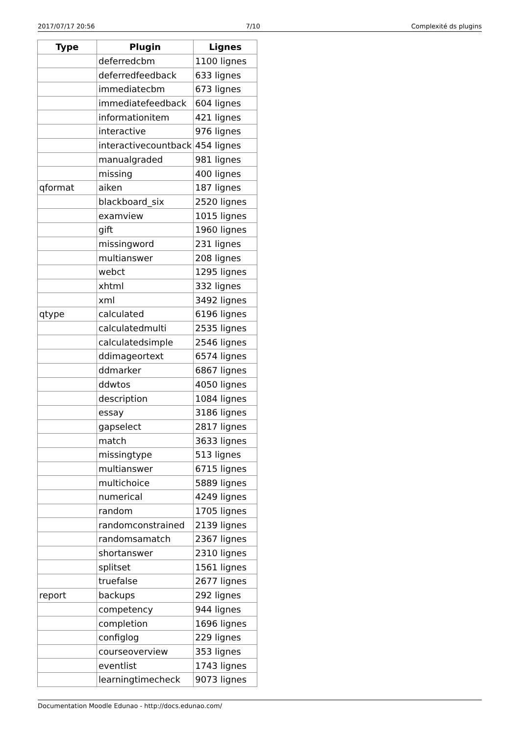2017/07/17 20:56 7/10 Complexité ds plugins
| Type | Plugin | Lignes |
| --- | --- | --- |
| | deferredcbm | 1100 lignes |
| | deferredfeedback | 633 lignes |
| | immediatecbm | 673 lignes |
| | immediatefeedback | 604 lignes |
| | informationitem | 421 lignes |
| | interactive | 976 lignes |
| | interactivecountback | 454 lignes |
| | manualgraded | 981 lignes |
| | missing | 400 lignes |
| qformat | aiken | 187 lignes |
| | blackboard_six | 2520 lignes |
| | examview | 1015 lignes |
| | gift | 1960 lignes |
| | missingword | 231 lignes |
| | multianswer | 208 lignes |
| | webct | 1295 lignes |
| | xhtml | 332 lignes |
| | xml | 3492 lignes |
| qtype | calculated | 6196 lignes |
| | calculatedmulti | 2535 lignes |
| | calculatedsimple | 2546 lignes |
| | ddimageortext | 6574 lignes |
| | ddmarker | 6867 lignes |
| | ddwtos | 4050 lignes |
| | description | 1084 lignes |
| | essay | 3186 lignes |
| | gapselect | 2817 lignes |
| | match | 3633 lignes |
| | missingtype | 513 lignes |
| | multianswer | 6715 lignes |
| | multichoice | 5889 lignes |
| | numerical | 4249 lignes |
| | random | 1705 lignes |
| | randomconstrained | 2139 lignes |
| | randomsamatch | 2367 lignes |
| | shortanswer | 2310 lignes |
| | splitset | 1561 lignes |
| | truefalse | 2677 lignes |
| report | backups | 292 lignes |
| | competency | 944 lignes |
| | completion | 1696 lignes |
| | configlog | 229 lignes |
| | courseoverview | 353 lignes |
| | eventlist | 1743 lignes |
| | learningtimecheck | 9073 lignes |
Documentation Moodle Edunao - http://docs.edunao.com/